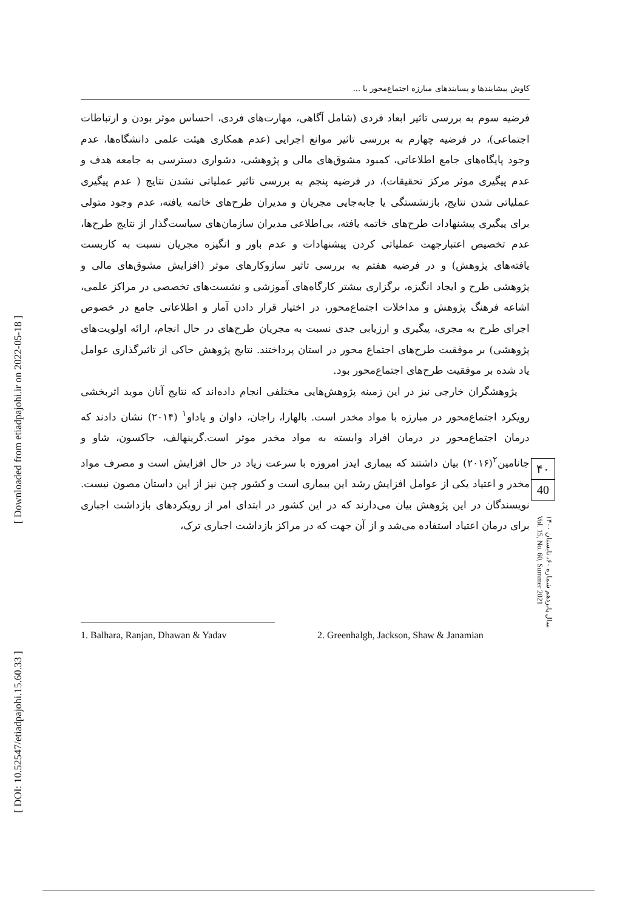[ Downloaded from etiadpajohi.ir on 2022-05-18 ]
[ DOI: 10.52547/etiadpajohi.15.60.33 ]
کاوش پیشایندها و پسایندهای مبارزه اجتماع‌محور با ...
فرضیه سوم به بررسی تاثیر ابعاد فردی (شامل آگاهی، مهارت‌های فردی، احساس موثر بودن و ارتباطات اجتماعی)، در فرضیه چهارم به بررسی تاثیر موانع اجرایی (عدم همکاری هیئت علمی دانشگاه‌ها، عدم وجود پایگاه‌های جامع اطلاعاتی، کمبود مشوق‌های مالی و پژوهشی، دشواری دسترسی به جامعه هدف و عدم پیگیری موثر مرکز تحقیقات)، در فرضیه پنجم به بررسی تاثیر عملیاتی نشدن نتایج ( عدم پیگیری عملیاتی شدن نتایج، بازنشستگی یا جابه‌جایی مجریان و مدیران طرح‌های خاتمه یافته، عدم وجود متولی برای پیگیری پیشنهادات طرح‌های خاتمه یافته، بی‌اطلاعی مدیران سازمان‌های سیاست‌گذار از نتایج طرح‌ها، عدم تخصیص اعتبارجهت عملیاتی کردن پیشنهادات و عدم باور و انگیزه مجریان نسبت به کاربست یافته‌های پژوهش) و در فرضیه هفتم به بررسی تاثیر سازوکارهای موثر (افزایش مشوق‌های مالی و پژوهشی طرح و ایجاد انگیزه، برگزاری بیشتر کارگاه‌های آموزشی و نشست‌های تخصصی در مراکز علمی، اشاعه فرهنگ پژوهش و مداخلات اجتماع‌محور، در اختیار قرار دادن آمار و اطلاعاتی جامع در خصوص اجرای طرح به مجری، پیگیری و ارزیابی جدی نسبت به مجریان طرح‌های در حال انجام، ارائه اولویت‌های پژوهشی) بر موفقیت طرح‌های اجتماع محور در استان پرداختند. نتایج پژوهش حاکی از تاثیرگذاری عوامل یاد شده بر موفقیت طرح‌های اجتماع‌محور بود.
پژوهشگران خارجی نیز در این زمینه پژوهش‌هایی مختلفی انجام داده‌اند که نتایج آنان موید اثربخشی رویکرد اجتماع‌محور در مبارزه با مواد مخدر است. بالهارا، راجان، داوان و یاداو<sup>۱</sup> (۲۰۱۴) نشان دادند که درمان اجتماع‌محور در درمان افراد وابسته به مواد مخدر موثر است.گرینهالف، جاکسون، شاو و جانامین<sup>۲</sup>(۲۰۱۶) بیان داشتند که بیماری ایدز امروزه با سرعت زیاد در حال افزایش است و مصرف مواد مخدر و اعتیاد یکی از عوامل افزایش رشد این بیماری است و کشور چین نیز از این داستان مصون نیست. نویسندگان در این پژوهش بیان می‌دارند که در این کشور در ابتدای امر از رویکردهای بازداشت اجباری برای درمان اعتیاد استفاده می‌شد و از آن جهت که در مراکز بازداشت اجباری ترک،
1. Balhara, Ranjan, Dhawan & Yadav
2. Greenhalgh, Jackson, Shaw & Janamian
۴۰
40
سال پانزدهم شماره ۶۰، تابستان ۱۴۰۰
Vol. 15, No. 60, Summer 2021